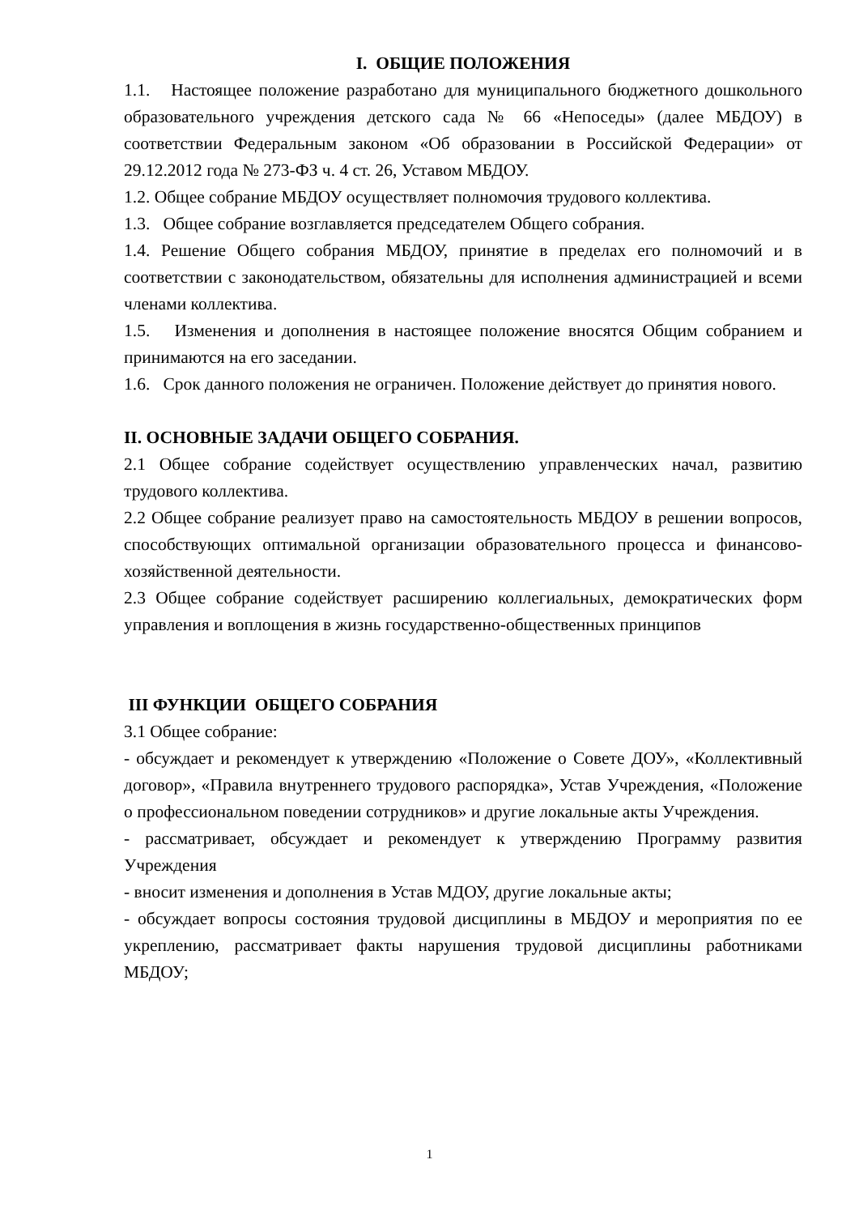I. ОБЩИЕ ПОЛОЖЕНИЯ
1.1. Настоящее положение разработано для муниципального бюджетного дошкольного образовательного учреждения детского сада № 66 «Непоседы» (далее МБДОУ) в соответствии Федеральным законом «Об образовании в Российской Федерации» от 29.12.2012 года № 273-ФЗ ч. 4 ст. 26, Уставом МБДОУ.
1.2. Общее собрание МБДОУ осуществляет полномочия трудового коллектива.
1.3. Общее собрание возглавляется председателем Общего собрания.
1.4. Решение Общего собрания МБДОУ, принятие в пределах его полномочий и в соответствии с законодательством, обязательны для исполнения администрацией и всеми членами коллектива.
1.5. Изменения и дополнения в настоящее положение вносятся Общим собранием и принимаются на его заседании.
1.6. Срок данного положения не ограничен. Положение действует до принятия нового.
II. ОСНОВНЫЕ ЗАДАЧИ ОБЩЕГО СОБРАНИЯ.
2.1 Общее собрание содействует осуществлению управленческих начал, развитию трудового коллектива.
2.2 Общее собрание реализует право на самостоятельность МБДОУ в решении вопросов, способствующих оптимальной организации образовательного процесса и финансово-хозяйственной деятельности.
2.3 Общее собрание содействует расширению коллегиальных, демократических форм управления и воплощения в жизнь государственно-общественных принципов
III ФУНКЦИИ ОБЩЕГО СОБРАНИЯ
3.1 Общее собрание:
- обсуждает и рекомендует к утверждению «Положение о Совете ДОУ», «Коллективный договор», «Правила внутреннего трудового распорядка», Устав Учреждения, «Положение о профессиональном поведении сотрудников» и другие локальные акты Учреждения.
- рассматривает, обсуждает и рекомендует к утверждению Программу развития Учреждения
- вносит изменения и дополнения в Устав МДОУ, другие локальные акты;
- обсуждает вопросы состояния трудовой дисциплины в МБДОУ и мероприятия по ее укреплению, рассматривает факты нарушения трудовой дисциплины работниками МБДОУ;
1